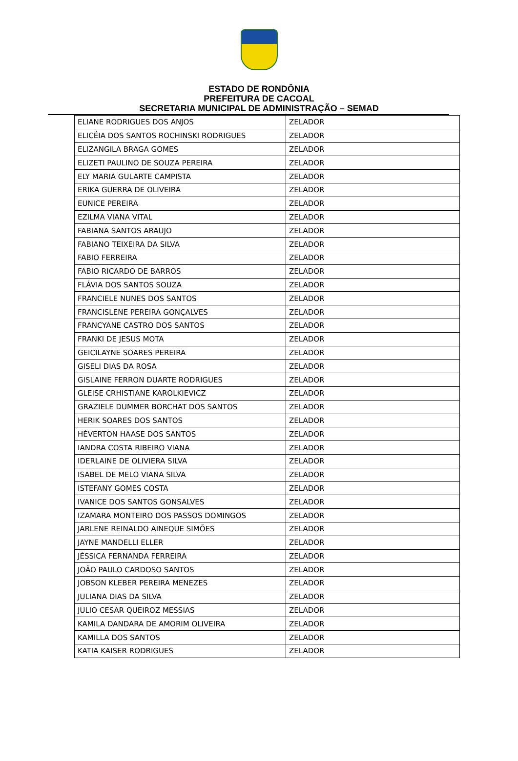ESTADO DE RONDÔNIA
PREFEITURA DE CACOAL
SECRETARIA MUNICIPAL DE ADMINISTRAÇÃO – SEMAD
| ELIANE RODRIGUES DOS ANJOS | ZELADOR |
| ELICÉIA DOS SANTOS ROCHINSKI RODRIGUES | ZELADOR |
| ELIZANGILA BRAGA GOMES | ZELADOR |
| ELIZETI PAULINO DE SOUZA PEREIRA | ZELADOR |
| ELY MARIA GULARTE CAMPISTA | ZELADOR |
| ERIKA GUERRA DE OLIVEIRA | ZELADOR |
| EUNICE PEREIRA | ZELADOR |
| EZILMA VIANA VITAL | ZELADOR |
| FABIANA SANTOS ARAUJO | ZELADOR |
| FABIANO TEIXEIRA DA SILVA | ZELADOR |
| FABIO FERREIRA | ZELADOR |
| FABIO RICARDO DE BARROS | ZELADOR |
| FLÁVIA DOS SANTOS SOUZA | ZELADOR |
| FRANCIELE NUNES DOS SANTOS | ZELADOR |
| FRANCISLENE PEREIRA GONÇALVES | ZELADOR |
| FRANCYANE CASTRO DOS SANTOS | ZELADOR |
| FRANKI DE JESUS MOTA | ZELADOR |
| GEICILAYNE SOARES PEREIRA | ZELADOR |
| GISELI DIAS DA ROSA | ZELADOR |
| GISLAINE FERRON DUARTE RODRIGUES | ZELADOR |
| GLEISE CRHISTIANE KAROLKIEVICZ | ZELADOR |
| GRAZIELE DUMMER BORCHAT DOS SANTOS | ZELADOR |
| HERIK SOARES DOS SANTOS | ZELADOR |
| HÉVERTON HAASE DOS SANTOS | ZELADOR |
| IANDRA COSTA RIBEIRO VIANA | ZELADOR |
| IDERLAINE DE OLIVIERA SILVA | ZELADOR |
| ISABEL DE MELO VIANA SILVA | ZELADOR |
| ISTEFANY GOMES COSTA | ZELADOR |
| IVANICE DOS SANTOS GONSALVES | ZELADOR |
| IZAMARA MONTEIRO DOS PASSOS DOMINGOS | ZELADOR |
| JARLENE REINALDO AINEQUE SIMÕES | ZELADOR |
| JAYNE MANDELLI ELLER | ZELADOR |
| JÉSSICA FERNANDA FERREIRA | ZELADOR |
| JOÃO PAULO CARDOSO SANTOS | ZELADOR |
| JOBSON KLEBER PEREIRA MENEZES | ZELADOR |
| JULIANA DIAS DA SILVA | ZELADOR |
| JULIO CESAR QUEIROZ MESSIAS | ZELADOR |
| KAMILA DANDARA DE AMORIM OLIVEIRA | ZELADOR |
| KAMILLA DOS SANTOS | ZELADOR |
| KATIA KAISER RODRIGUES | ZELADOR |